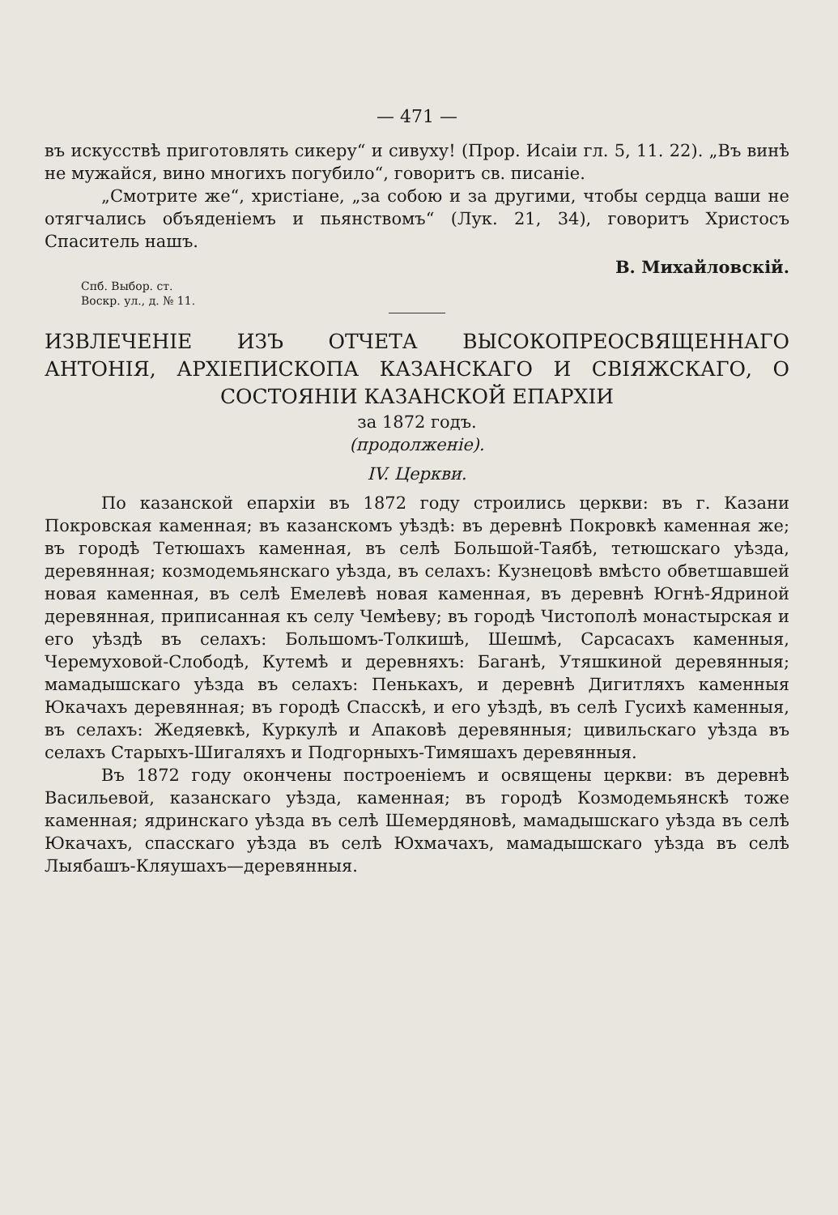— 471 —
въ искусствѣ приготовлять сикеру“ и сивуху! (Прор. Исаіи гл. 5, 11. 22). „Въ винѣ не мужайся, вино многихъ погубило“, говоритъ св. писаніе.
„Смотрите же“, христіане, „за собою и за другими, чтобы сердца ваши не отягчались объяденіемъ и пьянствомъ“ (Лук. 21, 34), говоритъ Христосъ Спаситель нашъ.
В. Михайловскій.
Спб. Выбор. ст.
Воскр. ул., д. № 11.
ИЗВЛЕЧЕНІЕ ИЗЪ ОТЧЕТА ВЫСОКОПРЕОСВЯЩЕННАГО АНТОНІЯ, АРХІЕПИСКОПА КАЗАНСКАГО И СВІЯЖСКАГО, О СОСТОЯНІИ КАЗАНСКОЙ ЕПАРХІИ
за 1872 годъ.
(продолженіе).
IV. Церкви.
По казанской епархіи въ 1872 году строились церкви: въ г. Казани Покровская каменная; въ казанскомъ уѣздѣ: въ деревнѣ Покровкѣ каменная же; въ городѣ Тетюшахъ каменная, въ селѣ Большой-Таябѣ, тетюшскаго уѣзда, деревянная; козмодемьянскаго уѣзда, въ селахъ: Кузнецовѣ вмѣсто обветшавшей новая каменная, въ селѣ Емелевѣ новая каменная, въ деревнѣ Югнѣ-Ядриной деревянная, приписанная къ селу Чемѣеву; въ городѣ Чистополѣ монастырская и его уѣздѣ въ селахъ: Большомъ-Толкишѣ, Шешмѣ, Сарсасахъ каменныя, Черемуховой-Слободѣ, Кутемѣ и деревняхъ: Баганѣ, Утяшкиной деревянныя; мамадышскаго уѣзда въ селахъ: Пенькахъ, и деревнѣ Дигитляхъ каменныя Юкачахъ деревянная; въ городѣ Спасскѣ, и его уѣздѣ, въ селѣ Гусихѣ каменныя, въ селахъ: Жедяевкѣ, Куркулѣ и Апаковѣ деревянныя; цивильскаго уѣзда въ селахъ Старыхъ-Шигаляхъ и Подгорныхъ-Тимяшахъ деревянныя.
Въ 1872 году окончены построеніемъ и освящены церкви: въ деревнѣ Васильевой, казанскаго уѣзда, каменная; въ городѣ Козмодемьянскѣ тоже каменная; ядринскаго уѣзда въ селѣ Шемердяновѣ, мамадышскаго уѣзда въ селѣ Юкачахъ, спасскаго уѣзда въ селѣ Юхмачахъ, мамадышскаго уѣзда въ селѣ Лыябашъ-Кляушахъ—деревянныя.